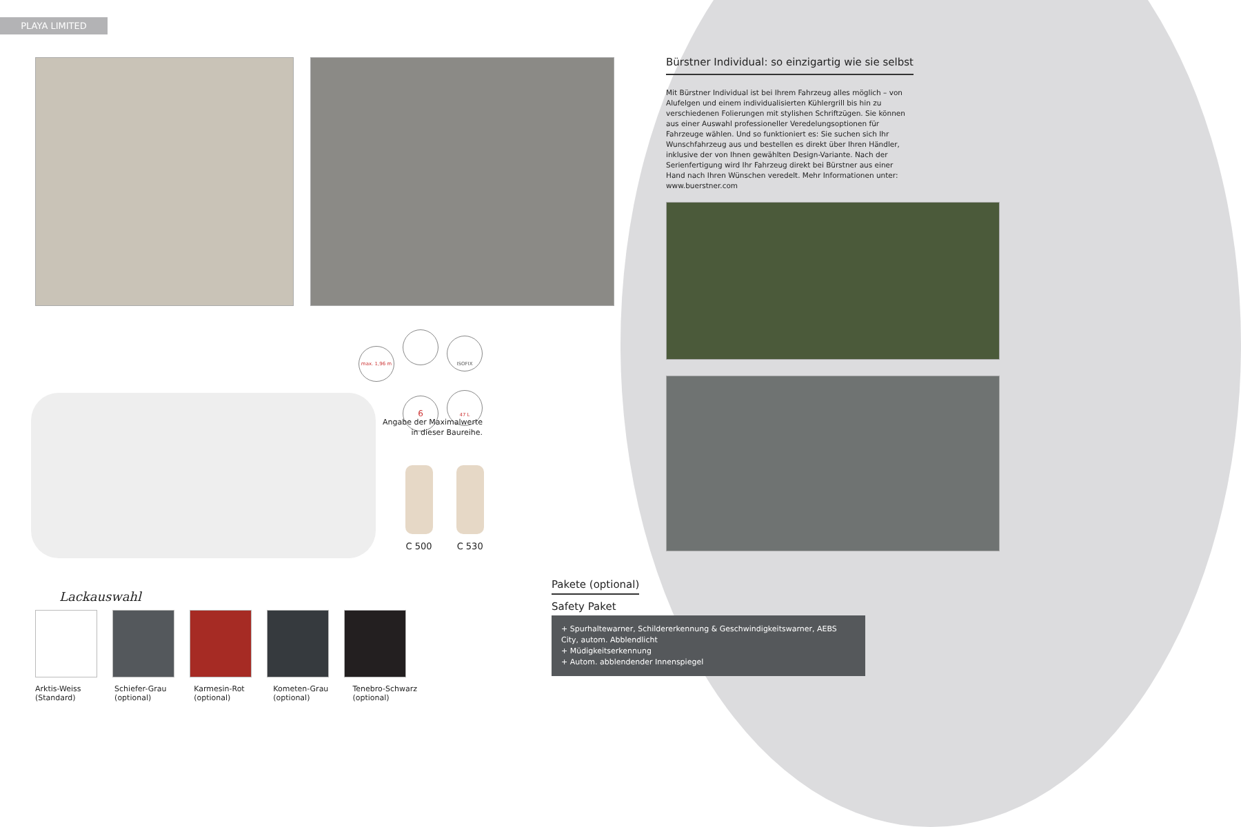PLAYA LIMITED
Bürstner Individual: so einzigartig wie sie selbst
Mit Bürstner Individual ist bei Ihrem Fahrzeug alles möglich – von Alufelgen und einem individualisierten Kühlergrill bis hin zu verschiedenen Folierungen mit stylishen Schriftzügen. Sie können aus einer Auswahl professioneller Veredelungsoptionen für Fahrzeuge wählen. Und so funktioniert es: Sie suchen sich Ihr Wunschfahrzeug aus und bestellen es direkt über Ihren Händler, inklusive der von Ihnen gewählten Design-Variante. Nach der Serienfertigung wird Ihr Fahrzeug direkt bei Bürstner aus einer Hand nach Ihren Wünschen veredelt. Mehr Informationen unter: www.buerstner.com
max. 1,96 m ISOFIX
6 47 L
Angabe der Maximalwerte
in dieser Baureihe.
C 500 C 530
Lackauswahl
Arktis-Weiss (Standard) Schiefer-Grau (optional) Karmesin-Rot (optional) Kometen-Grau (optional) Tenebro-Schwarz (optional)
Pakete (optional)
Safety Paket
+ Spurhaltewarner, Schildererkennung & Geschwindigkeitswarner, AEBS City, autom. Abblendlicht
+ Müdigkeitserkennung
+ Autom. abblendender Innenspiegel